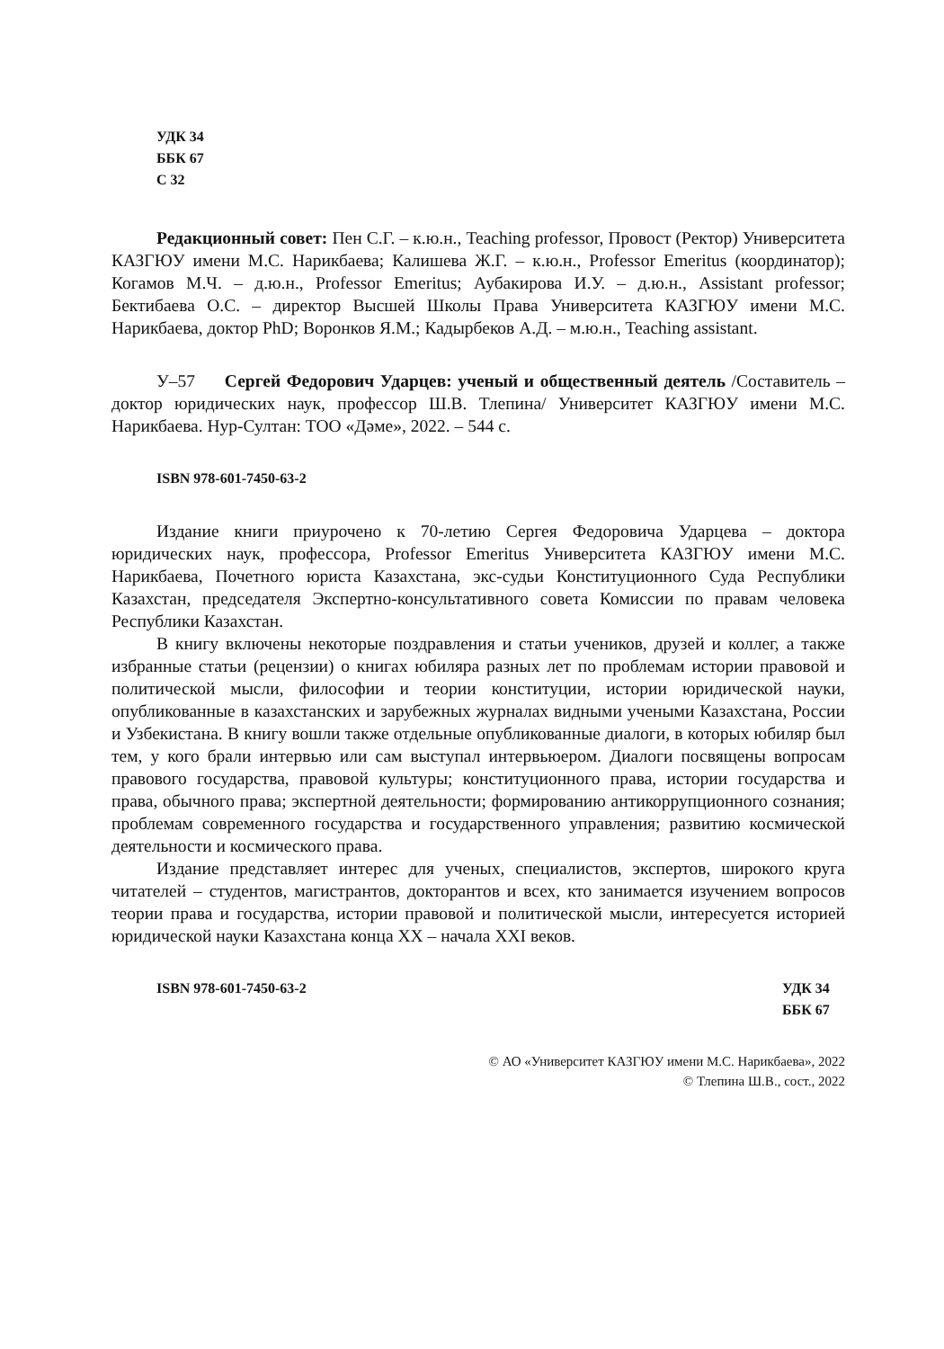УДК 34
ББК 67
С 32
Редакционный совет: Пен С.Г. – к.ю.н., Teaching professor, Провост (Ректор) Университета КАЗГЮУ имени М.С. Нарикбаева; Калишева Ж.Г. – к.ю.н., Professor Emeritus (координатор); Когамов М.Ч. – д.ю.н., Professor Emeritus; Аубакирова И.У. – д.ю.н., Assistant professor; Бектибаева О.С. – директор Высшей Школы Права Университета КАЗГЮУ имени М.С. Нарикбаева, доктор PhD; Воронков Я.М.; Кадырбеков А.Д. – м.ю.н., Teaching assistant.
У–57 Сергей Федорович Ударцев: ученый и общественный деятель /Составитель – доктор юридических наук, профессор Ш.В. Тлепина/ Университет КАЗГЮУ имени М.С. Нарикбаева. Нур-Султан: ТОО «Дәме», 2022. – 544 с.
ISBN 978-601-7450-63-2
Издание книги приурочено к 70-летию Сергея Федоровича Ударцева – доктора юридических наук, профессора, Professor Emeritus Университета КАЗГЮУ имени М.С. Нарикбаева, Почетного юриста Казахстана, экс-судьи Конституционного Суда Республики Казахстан, председателя Экспертно-консультативного совета Комиссии по правам человека Республики Казахстан.
В книгу включены некоторые поздравления и статьи учеников, друзей и коллег, а также избранные статьи (рецензии) о книгах юбиляра разных лет по проблемам истории правовой и политической мысли, философии и теории конституции, истории юридической науки, опубликованные в казахстанских и зарубежных журналах видными учеными Казахстана, России и Узбекистана. В книгу вошли также отдельные опубликованные диалоги, в которых юбиляр был тем, у кого брали интервью или сам выступал интервьюером. Диалоги посвящены вопросам правового государства, правовой культуры; конституционного права, истории государства и права, обычного права; экспертной деятельности; формированию антикоррупционного сознания; проблемам современного государства и государственного управления; развитию космической деятельности и космического права.
Издание представляет интерес для ученых, специалистов, экспертов, широкого круга читателей – студентов, магистрантов, докторантов и всех, кто занимается изучением вопросов теории права и государства, истории правовой и политической мысли, интересуется историей юридической науки Казахстана конца XX – начала XXI веков.
ISBN 978-601-7450-63-2 УДК 34
ББК 67
© АО «Университет КАЗГЮУ имени М.С. Нарикбаева», 2022
© Тлепина Ш.В., сост., 2022